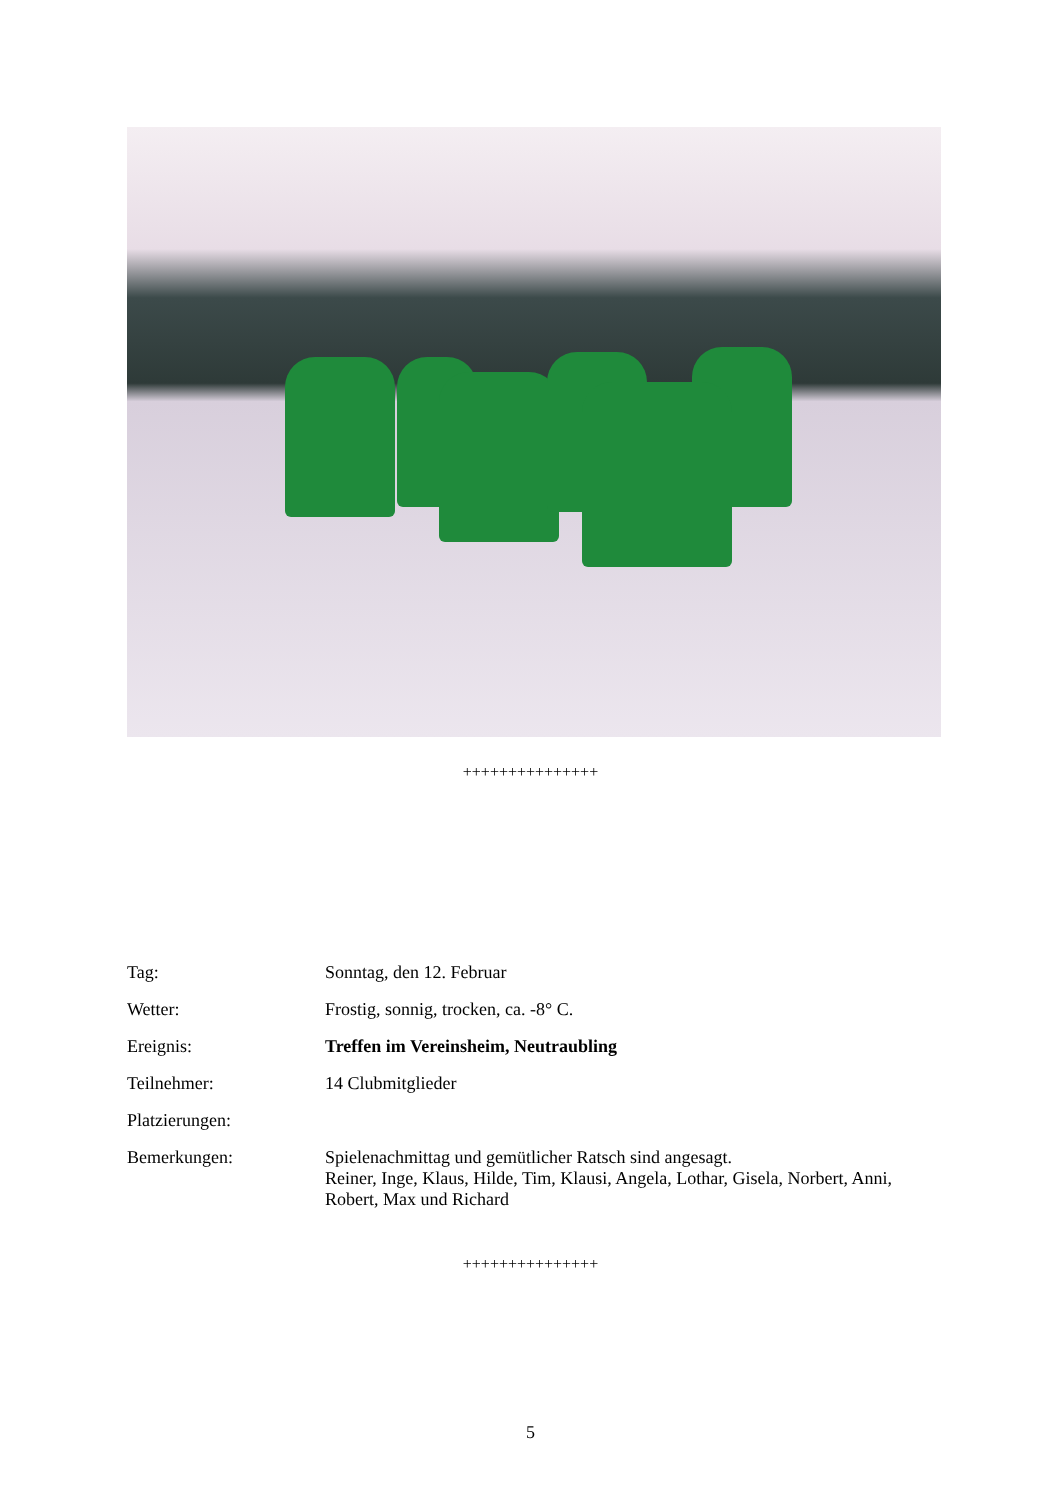+++++++++++++++
Tag: Sonntag, den 12. Februar
Wetter: Frostig, sonnig, trocken, ca. -8° C.
Ereignis: Treffen im Vereinsheim, Neutraubling
Teilnehmer: 14 Clubmitglieder
Platzierungen:
Bemerkungen: Spielenachmittag und gemütlicher Ratsch sind angesagt.
Reiner, Inge, Klaus, Hilde, Tim, Klausi, Angela, Lothar, Gisela, Norbert, Anni, Robert, Max und Richard
+++++++++++++++
5